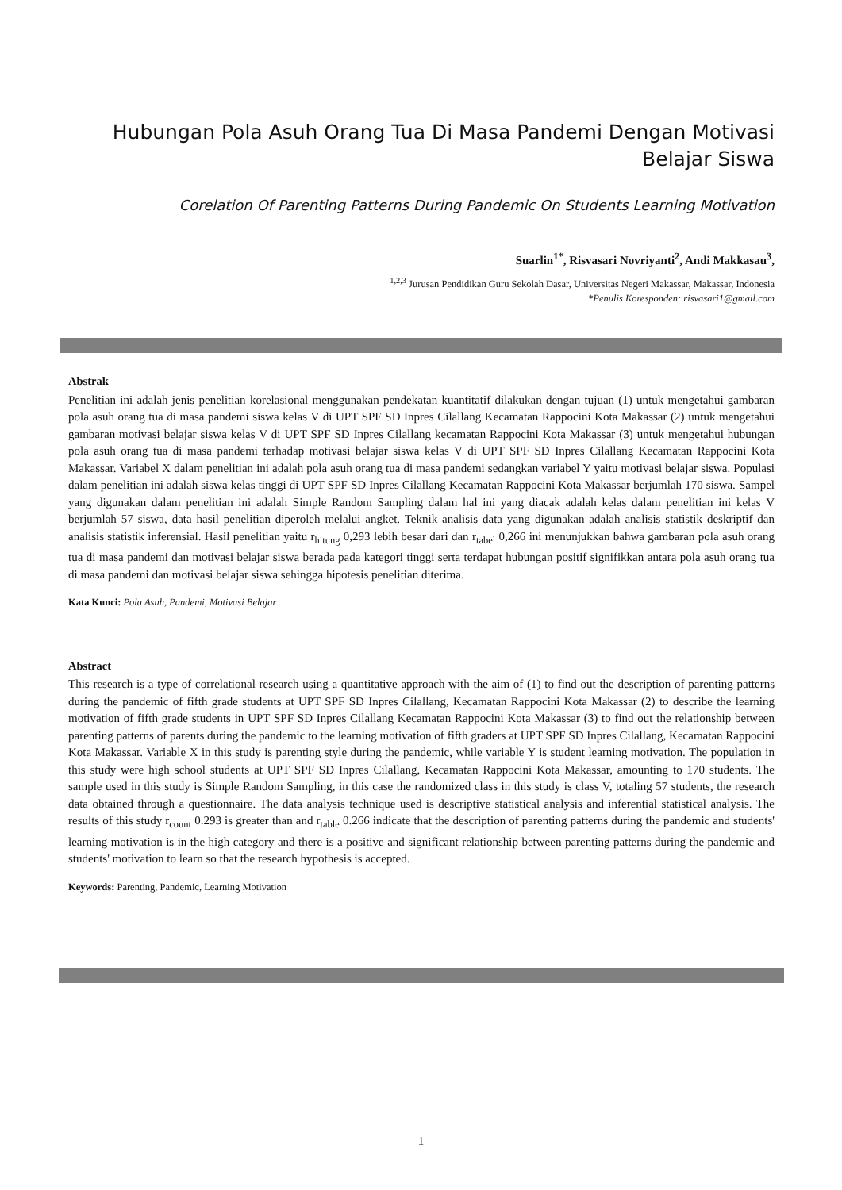Hubungan Pola Asuh Orang Tua Di Masa Pandemi Dengan Motivasi Belajar Siswa
Corelation Of Parenting Patterns During Pandemic On Students Learning Motivation
Suarlin<sup>1*</sup>, Risvasari Novriyanti<sup>2</sup>, Andi Makkasau<sup>3</sup>,
<sup>1,2,3</sup> Jurusan Pendidikan Guru Sekolah Dasar, Universitas Negeri Makassar, Makassar, Indonesia
*Penulis Koresponden: risvasari1@gmail.com
Abstrak
Penelitian ini adalah jenis penelitian korelasional menggunakan pendekatan kuantitatif dilakukan dengan tujuan (1) untuk mengetahui gambaran pola asuh orang tua di masa pandemi siswa kelas V di UPT SPF SD Inpres Cilallang Kecamatan Rappocini Kota Makassar (2) untuk mengetahui gambaran motivasi belajar siswa kelas V di UPT SPF SD Inpres Cilallang kecamatan Rappocini Kota Makassar (3) untuk mengetahui hubungan pola asuh orang tua di masa pandemi terhadap motivasi belajar siswa kelas V di UPT SPF SD Inpres Cilallang Kecamatan Rappocini Kota Makassar. Variabel X dalam penelitian ini adalah pola asuh orang tua di masa pandemi sedangkan variabel Y yaitu motivasi belajar siswa. Populasi dalam penelitian ini adalah siswa kelas tinggi di UPT SPF SD Inpres Cilallang Kecamatan Rappocini Kota Makassar berjumlah 170 siswa. Sampel yang digunakan dalam penelitian ini adalah Simple Random Sampling dalam hal ini yang diacak adalah kelas dalam penelitian ini kelas V berjumlah 57 siswa, data hasil penelitian diperoleh melalui angket. Teknik analisis data yang digunakan adalah analisis statistik deskriptif dan analisis statistik inferensial. Hasil penelitian yaitu r<sub>hitung</sub> 0,293 lebih besar dari dan r<sub>tabel</sub> 0,266 ini menunjukkan bahwa gambaran pola asuh orang tua di masa pandemi dan motivasi belajar siswa berada pada kategori tinggi serta terdapat hubungan positif signifikkan antara pola asuh orang tua di masa pandemi dan motivasi belajar siswa sehingga hipotesis penelitian diterima.
Kata Kunci: Pola Asuh, Pandemi, Motivasi Belajar
Abstract
This research is a type of correlational research using a quantitative approach with the aim of (1) to find out the description of parenting patterns during the pandemic of fifth grade students at UPT SPF SD Inpres Cilallang, Kecamatan Rappocini Kota Makassar (2) to describe the learning motivation of fifth grade students in UPT SPF SD Inpres Cilallang Kecamatan Rappocini Kota Makassar (3) to find out the relationship between parenting patterns of parents during the pandemic to the learning motivation of fifth graders at UPT SPF SD Inpres Cilallang, Kecamatan Rappocini Kota Makassar. Variable X in this study is parenting style during the pandemic, while variable Y is student learning motivation. The population in this study were high school students at UPT SPF SD Inpres Cilallang, Kecamatan Rappocini Kota Makassar, amounting to 170 students. The sample used in this study is Simple Random Sampling, in this case the randomized class in this study is class V, totaling 57 students, the research data obtained through a questionnaire. The data analysis technique used is descriptive statistical analysis and inferential statistical analysis. The results of this study r<sub>count</sub> 0.293 is greater than and r<sub>table</sub> 0.266 indicate that the description of parenting patterns during the pandemic and students' learning motivation is in the high category and there is a positive and significant relationship between parenting patterns during the pandemic and students' motivation to learn so that the research hypothesis is accepted.
Keywords: Parenting, Pandemic, Learning Motivation
1